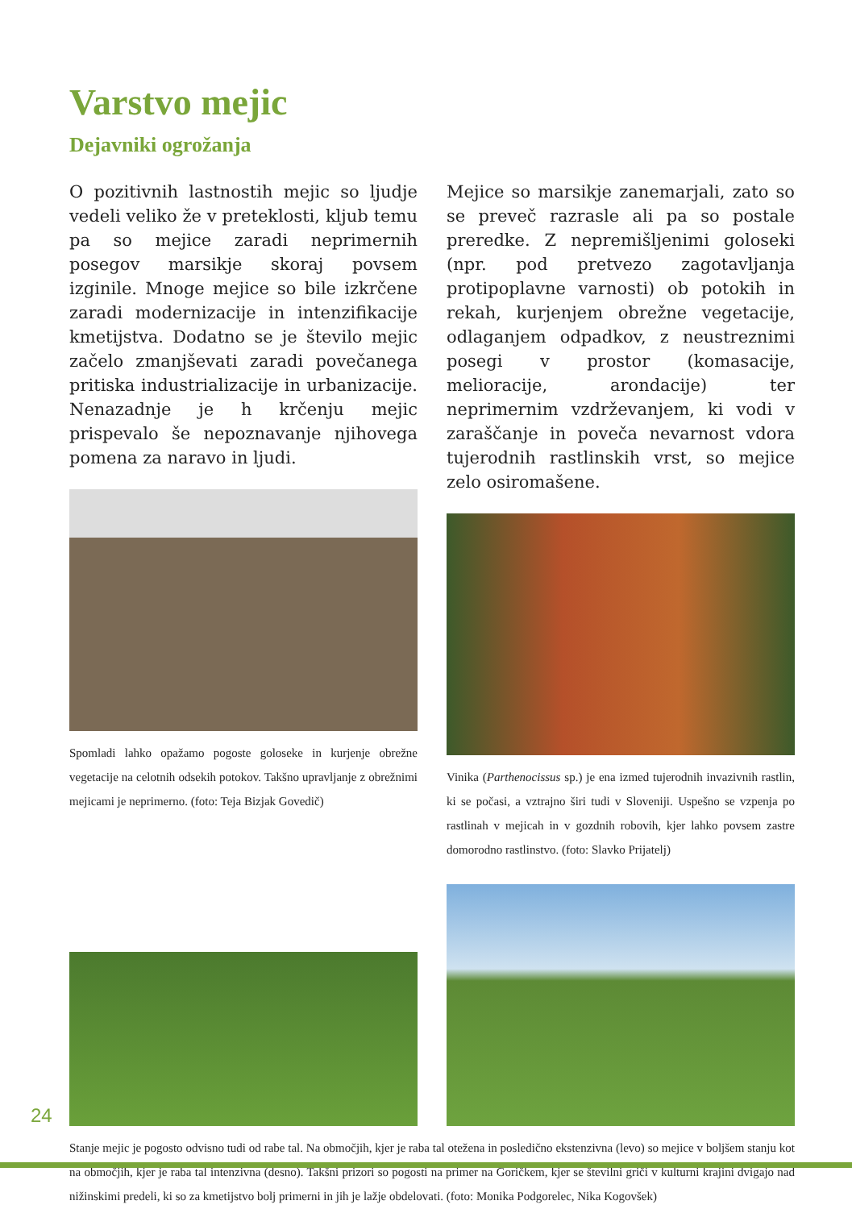Varstvo mejic
Dejavniki ogrožanja
O pozitivnih lastnostih mejic so ljudje vedeli veliko že v preteklosti, kljub temu pa so mejice zaradi neprimernih posegov marsikje skoraj povsem izginile. Mnoge mejice so bile izkrčene zaradi modernizacije in intenzifikacije kmetijstva. Dodatno se je število mejic začelo zmanjševati zaradi povečanega pritiska industrializacije in urbanizacije. Nenazadnje je h krčenju mejic prispevalo še nepoznavanje njihovega pomena za naravo in ljudi.
Spomladi lahko opažamo pogoste goloseke in kurjenje obrežne vegetacije na celotnih odsekih potokov. Takšno upravljanje z obrežnimi mejicami je neprimerno. (foto: Teja Bizjak Govedič)
Mejice so marsikje zanemarjali, zato so se preveč razrasle ali pa so postale preredke. Z nepremišljenimi goloseki (npr. pod pretvezo zagotavljanja protipoplavne varnosti) ob potokih in rekah, kurjenjem obrežne vegetacije, odlaganjem odpadkov, z neustreznimi posegi v prostor (komasacije, melioracije, arondacije) ter neprimernim vzdrževanjem, ki vodi v zaraščanje in poveča nevarnost vdora tujerodnih rastlinskih vrst, so mejice zelo osiromašene.
Vinika (Parthenocissus sp.) je ena izmed tujerodnih invazivnih rastlin, ki se počasi, a vztrajno širi tudi v Sloveniji. Uspešno se vzpenja po rastlinah v mejicah in v gozdnih robovih, kjer lahko povsem zastre domorodno rastlinstvo. (foto: Slavko Prijatelj)
Stanje mejic je pogosto odvisno tudi od rabe tal. Na območjih, kjer je raba tal otežena in posledično ekstenzivna (levo) so mejice v boljšem stanju kot na območjih, kjer je raba tal intenzivna (desno). Takšni prizori so pogosti na primer na Goričkem, kjer se številni griči v kulturni krajini dvigajo nad nižinskimi predeli, ki so za kmetijstvo bolj primerni in jih je lažje obdelovati. (foto: Monika Podgorelec, Nika Kogovšek)
24